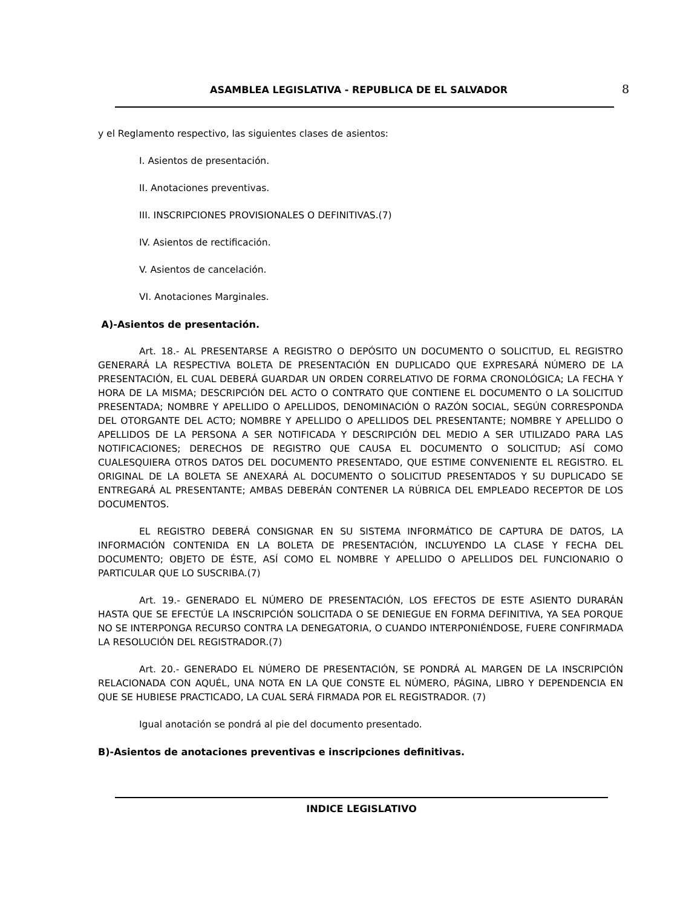ASAMBLEA LEGISLATIVA - REPUBLICA DE EL SALVADOR 8
y el Reglamento respectivo, las siguientes clases de asientos:
I. Asientos de presentación.
II. Anotaciones preventivas.
III. INSCRIPCIONES PROVISIONALES O DEFINITIVAS.(7)
IV. Asientos de rectificación.
V. Asientos de cancelación.
VI. Anotaciones Marginales.
A)-Asientos de presentación.
Art. 18.- AL PRESENTARSE A REGISTRO O DEPÓSITO UN DOCUMENTO O SOLICITUD, EL REGISTRO GENERARÁ LA RESPECTIVA BOLETA DE PRESENTACIÓN EN DUPLICADO QUE EXPRESARÁ NÚMERO DE LA PRESENTACIÓN, EL CUAL DEBERÁ GUARDAR UN ORDEN CORRELATIVO DE FORMA CRONOLÓGICA; LA FECHA Y HORA DE LA MISMA; DESCRIPCIÓN DEL ACTO O CONTRATO QUE CONTIENE EL DOCUMENTO O LA SOLICITUD PRESENTADA; NOMBRE Y APELLIDO O APELLIDOS, DENOMINACIÓN O RAZÓN SOCIAL, SEGÚN CORRESPONDA DEL OTORGANTE DEL ACTO; NOMBRE Y APELLIDO O APELLIDOS DEL PRESENTANTE; NOMBRE Y APELLIDO O APELLIDOS DE LA PERSONA A SER NOTIFICADA Y DESCRIPCIÓN DEL MEDIO A SER UTILIZADO PARA LAS NOTIFICACIONES; DERECHOS DE REGISTRO QUE CAUSA EL DOCUMENTO O SOLICITUD; ASÍ COMO CUALESQUIERA OTROS DATOS DEL DOCUMENTO PRESENTADO, QUE ESTIME CONVENIENTE EL REGISTRO. EL ORIGINAL DE LA BOLETA SE ANEXARÁ AL DOCUMENTO O SOLICITUD PRESENTADOS Y SU DUPLICADO SE ENTREGARÁ AL PRESENTANTE; AMBAS DEBERÁN CONTENER LA RÚBRICA DEL EMPLEADO RECEPTOR DE LOS DOCUMENTOS.
EL REGISTRO DEBERÁ CONSIGNAR EN SU SISTEMA INFORMÁTICO DE CAPTURA DE DATOS, LA INFORMACIÓN CONTENIDA EN LA BOLETA DE PRESENTACIÓN, INCLUYENDO LA CLASE Y FECHA DEL DOCUMENTO; OBJETO DE ÉSTE, ASÍ COMO EL NOMBRE Y APELLIDO O APELLIDOS DEL FUNCIONARIO O PARTICULAR QUE LO SUSCRIBA.(7)
Art. 19.- GENERADO EL NÚMERO DE PRESENTACIÓN, LOS EFECTOS DE ESTE ASIENTO DURARÁN HASTA QUE SE EFECTÚE LA INSCRIPCIÓN SOLICITADA O SE DENIEGUE EN FORMA DEFINITIVA, YA SEA PORQUE NO SE INTERPONGA RECURSO CONTRA LA DENEGATORIA, O CUANDO INTERPONIÉNDOSE, FUERE CONFIRMADA LA RESOLUCIÓN DEL REGISTRADOR.(7)
Art. 20.- GENERADO EL NÚMERO DE PRESENTACIÓN, SE PONDRÁ AL MARGEN DE LA INSCRIPCIÓN RELACIONADA CON AQUÉL, UNA NOTA EN LA QUE CONSTE EL NÚMERO, PÁGINA, LIBRO Y DEPENDENCIA EN QUE SE HUBIESE PRACTICADO, LA CUAL SERÁ FIRMADA POR EL REGISTRADOR. (7)
Igual anotación se pondrá al pie del documento presentado.
B)-Asientos de anotaciones preventivas e inscripciones definitivas.
INDICE LEGISLATIVO